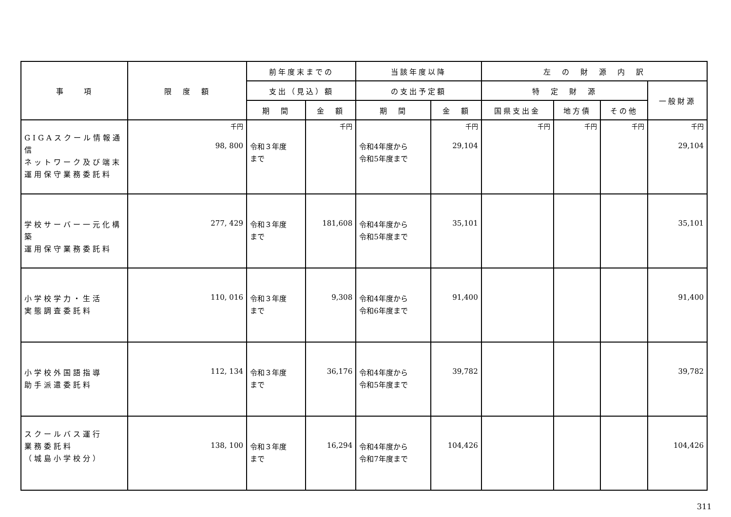| 事 項 | 限 度 額 | 前年度末までの | | 当該年度以降 | | 左 の 財 源 内 訳 | | | |
| --- | --- | --- | --- | --- | --- | --- | --- | --- | --- |
| | | 支出（見込）額 | | の支出予定額 | | 特 定 財 源 | | | 一般財源 |
| | | 期 間 | 金 額 | 期 間 | 金 額 | 国県支出金 | 地方債 | その他 | |
| GIGAスクール情報通信 ネットワーク及び端末 運用保守業務委託料 | 千円 98, 800 | 令和３年度 まで | 千円 | 令和4年度から 令和5年度まで | 千円 29,104 | 千円 | 千円 | 千円 | 千円 29,104 |
| 学校サーバー一元化構築 運用保守業務委託料 | 277, 429 | 令和３年度 まで | 181,608 | 令和4年度から 令和5年度まで | 35,101 | | | | 35,101 |
| 小学校学力・生活 実態調査委託料 | 110, 016 | 令和３年度 まで | 9,308 | 令和4年度から 令和6年度まで | 91,400 | | | | 91,400 |
| 小学校外国語指導 助手派遣委託料 | 112, 134 | 令和３年度 まで | 36,176 | 令和4年度から 令和5年度まで | 39,782 | | | | 39,782 |
| スクールバス運行 業務委託料 （城島小学校分） | 138, 100 | 令和３年度 まで | 16,294 | 令和4年度から 令和7年度まで | 104,426 | | | | 104,426 |
311